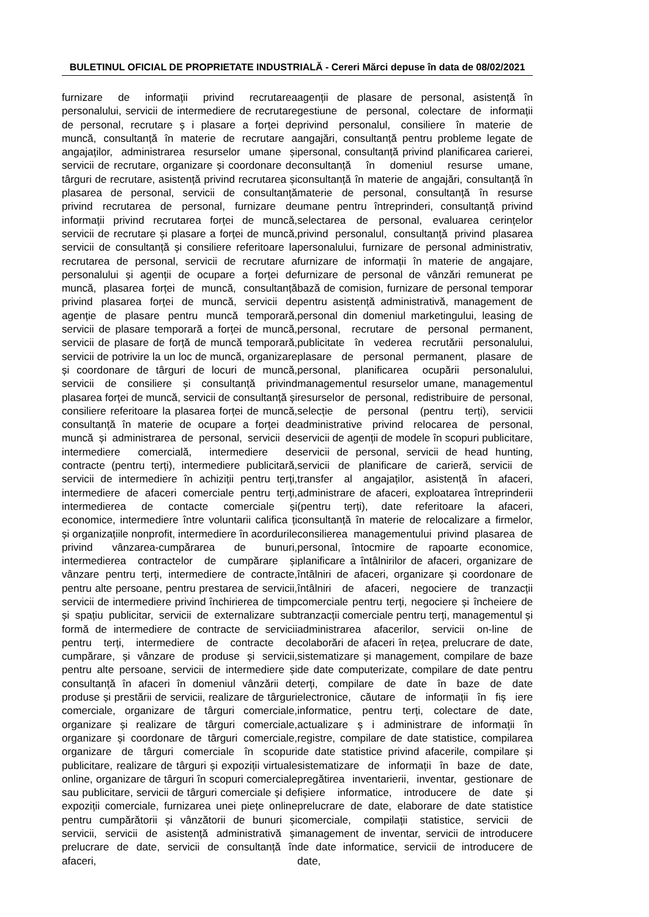BULETINUL OFICIAL DE PROPRIETATE INDUSTRIALĂ - Cereri Mărci depuse în data de 08/02/2021
furnizare de informații privind recrutarea personalului, servicii de intermediere de recrutare de personal, recrutare ș i plasare a forței de muncă, consultanță în materie de recrutare a angajaților, administrarea resurselor umane și servicii de recrutare, organizare și coordonare de târguri de recrutare, asistență privind recrutarea și plasarea de personal, servicii de consultanță privind recrutarea de personal, furnizare de informații privind recrutarea forței de muncă, servicii de recrutare și plasare a forței de muncă, servicii de consultanță și consiliere referitoare la recrutarea de personal, servicii de recrutare a personalului și agenții de ocupare a forței de muncă, plasarea forței de muncă, consultanță privind plasarea forței de muncă, servicii de agenție de plasare pentru muncă temporară, servicii de plasare temporară a forței de muncă, servicii de plasare de forță de muncă temporară, servicii de potrivire la un loc de muncă, organizare și coordonare de târguri de locuri de muncă, servicii de consiliere și consultanță privind plasarea forței de muncă, servicii de consultanță și consiliere referitoare la plasarea forței de muncă, consultanță în materie de ocupare a forței de muncă și administrarea de personal, servicii de intermediere comercială, intermediere de contracte (pentru terți), intermediere publicitară, servicii de intermediere în achiziții pentru terți, intermediere de afaceri comerciale pentru terți, intermedierea de contacte comerciale și economice, intermediere între voluntarii califica ți și organizațiile nonprofit, intermediere în acordurile privind vânzarea-cumpărarea de bunuri, intermedierea contractelor de cumpărare și vânzare pentru terți, intermediere de contracte, pentru alte persoane, pentru prestarea de servicii, servicii de intermediere privind închirierea de timp și spațiu publicitar, servicii de externalizare sub formă de intermediere de contracte de servicii pentru terți, intermediere de contracte de cumpărare, și vânzare de produse și servicii, pentru alte persoane, servicii de intermediere și consultanță în afaceri în domeniul vânzării de produse și prestării de servicii, realizare de târguri comerciale, organizare de târguri comerciale, organizare și realizare de târguri comerciale, organizare și coordonare de târguri comerciale, organizare de târguri comerciale în scopuri publicitare, realizare de târguri și expoziții virtuale online, organizare de târguri în scopuri comerciale sau publicitare, servicii de târguri comerciale și de expoziții comerciale, furnizarea unei piețe online pentru cumpărătorii și vânzătorii de bunuri și servicii, servicii de asistență administrativă și prelucrare de date, servicii de consultanță în afaceri,
agenții de plasare de personal, asistență în gestiune de personal, colectare de informații privind personalul, consiliere în materie de angajări, consultanță pentru probleme legate de personal, consultanță privind planificarea carierei, consultanță în domeniul resurse umane, consultanță în materie de angajări, consultanță în materie de personal, consultanță în resurse umane pentru întreprinderi, consultanță privind selectarea de personal, evaluarea cerințelor privind personalul, consultanță privind plasarea personalului, furnizare de personal administrativ, furnizare de informații în materie de angajare, furnizare de personal de vânzări remunerat pe bază de comision, furnizare de personal temporar pentru asistență administrativă, management de personal din domeniul marketingului, leasing de personal, recrutare de personal permanent, publicitate în vederea recrutării personalului, plasare de personal permanent, plasare de personal, planificarea ocupării personalului, managementul resurselor umane, managementul resurselor de personal, redistribuire de personal, selecție de personal (pentru terți), servicii administrative privind relocarea de personal, servicii de agenții de modele în scopuri publicitare, servicii de personal, servicii de head hunting, servicii de planificare de carieră, servicii de transfer al angajaților, asistență în afaceri, administrare de afaceri, exploatarea întreprinderii (pentru terți), date referitoare la afaceri, consultanță în materie de relocalizare a firmelor, consilierea managementului privind plasarea de personal, întocmire de rapoarte economice, planificare a întâlnirilor de afaceri, organizare de întâlniri de afaceri, organizare și coordonare de întâlniri de afaceri, negociere de tranzacții comerciale pentru terți, negociere și încheiere de tranzacții comerciale pentru terți, managementul și administrarea afacerilor, servicii on-line de colaborări de afaceri în rețea, prelucrare de date, sistematizare și management, compilare de baze de date computerizate, compilare de date pentru terți, compilare de date în baze de date electronice, căutare de informații în fiș iere informatice, pentru terți, colectare de date, actualizare ș i administrare de informații în registre, compilare de date statistice, compilarea de date statistice privind afacerile, compilare și sistematizare de informații în baze de date, pregătirea inventarierii, inventar, gestionare de fișiere informatice, introducere de date și prelucrare de date, elaborare de date statistice comerciale, compilații statistice, servicii de management de inventar, servicii de introducere de date informatice, servicii de introducere de date,